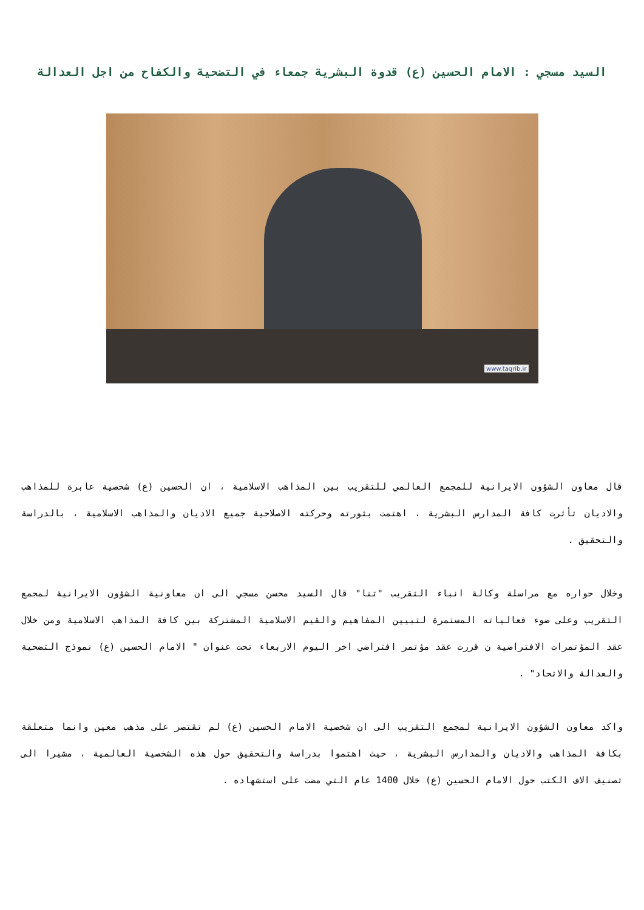السيد مسجي : الامام الحسين (ع) قدوة البشرية جمعاء في التضحية والكفاح من اجل العدالة
www.taqrib.ir
قال معاون الشؤون الايرانية للمجمع العالمي للتقريب بين المذاهب الاسلامية ، ان الحسين (ع) شخصية عابرة للمذاهب والاديان تأثرت كافة المدارس البشرية ، اهتمت بثورته وحركته الاصلاحية جميع الاديان والمذاهب الاسلامية ، بالدراسة والتحقيق .
وخلال حواره مع مراسلة وكالة انباء التقريب "تنا" قال السيد محسن مسجي الى ان معاونية الشؤون الايرانية لمجمع التقريب وعلى ضوء فعالياته المستمرة لتبيين المفاهيم والقيم الاسلامية المشتركة بين كافة المذاهب الاسلامية ومن خلال عقد المؤتمرات الافتراضية ن قررت عقد مؤتمر افتراضي اخر اليوم الاربعاء تحت عنوان " الامام الحسين (ع) نموذج التضحية والعدالة والاتحاد" .
واكد معاون الشؤون الايرانية لمجمع التقريب الى ان شخصية الامام الحسين (ع) لم تقتصر على مذهب معين وانما متعلقة بكافة المذاهب والاديان والمدارس البشرية ، حيث اهتموا بدراسة والتحقيق حول هذه الشخصية العالمية ، مشيرا الى تصنيف الاف الكتب حول الامام الحسين (ع) خلال 1400 عام التي مضت على استشهاده .